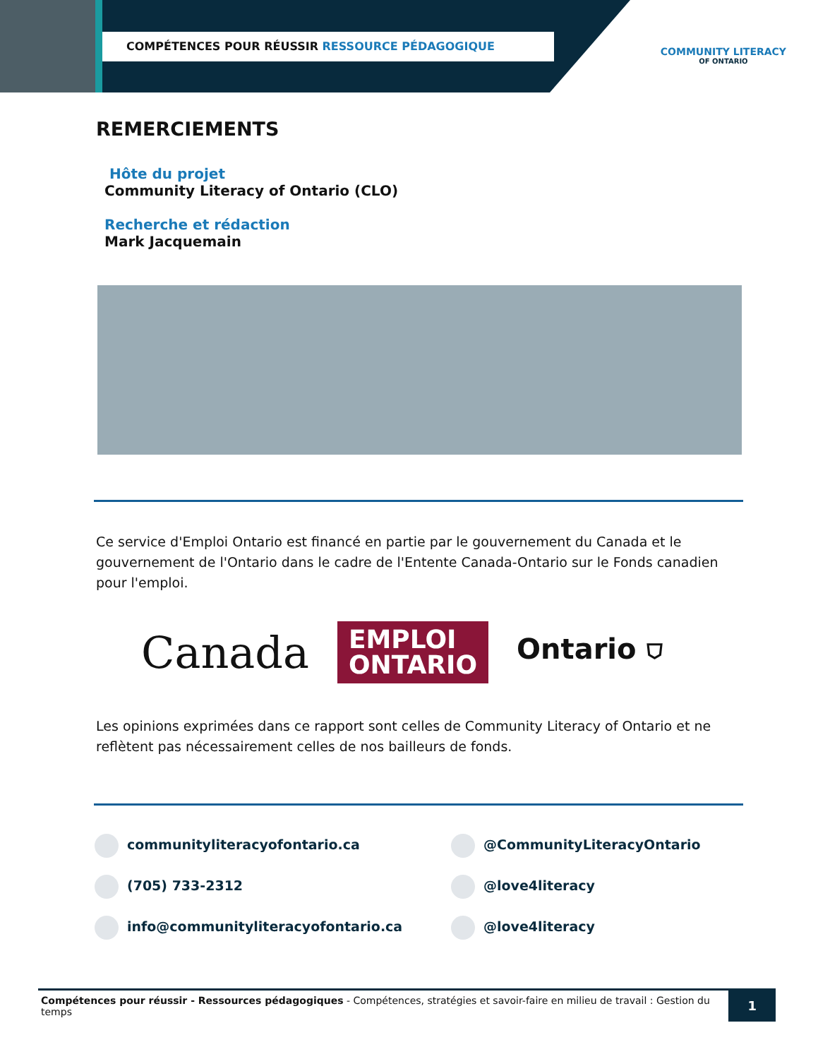COMPÉTENCES POUR RÉUSSIR RESSOURCE PÉDAGOGIQUE
COMMUNITY LITERACY
OF ONTARIO
REMERCIEMENTS
Hôte du projet
Community Literacy of Ontario (CLO)
Recherche et rédaction
Mark Jacquemain
Ce service d'Emploi Ontario est financé en partie par le gouvernement du Canada et le gouvernement de l'Ontario dans le cadre de l'Entente Canada-Ontario sur le Fonds canadien pour l'emploi.
Canada
EMPLOI
ONTARIO
Ontario ⛉
Les opinions exprimées dans ce rapport sont celles de Community Literacy of Ontario et ne reflètent pas nécessairement celles de nos bailleurs de fonds.
communityliteracyofontario.ca
@CommunityLiteracyOntario
(705) 733-2312
@love4literacy
info@communityliteracyofontario.ca
@love4literacy
Compétences pour réussir - Ressources pédagogiques - Compétences, stratégies et savoir-faire en milieu de travail : Gestion du temps
1